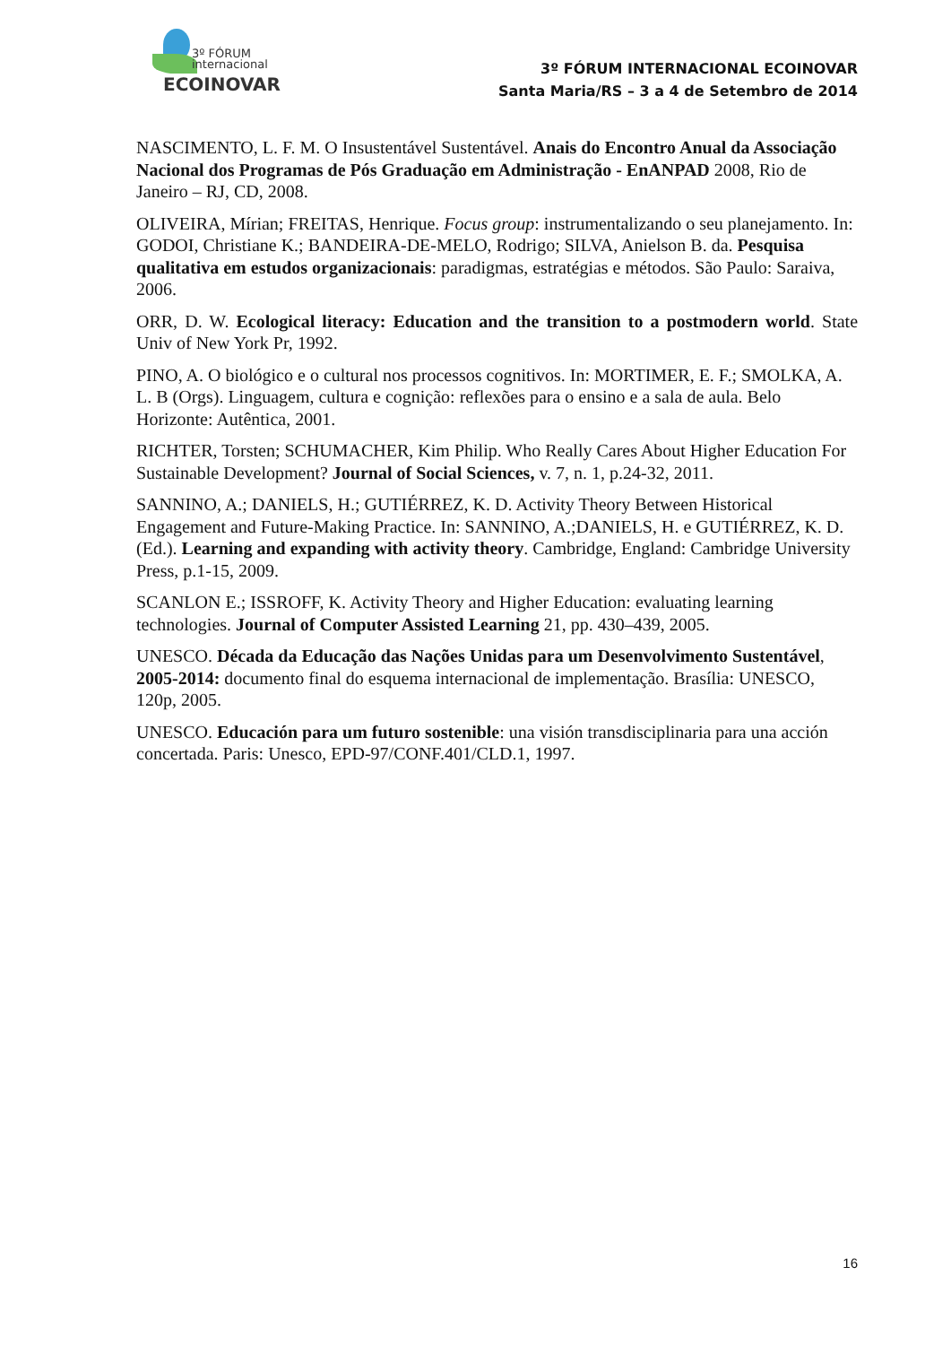3º FÓRUM
internacional
ECOINOVAR
3º FÓRUM INTERNACIONAL ECOINOVAR
Santa Maria/RS – 3 a 4 de Setembro de 2014
NASCIMENTO, L. F. M. O Insustentável Sustentável. Anais do Encontro Anual da Associação Nacional dos Programas de Pós Graduação em Administração - EnANPAD 2008, Rio de Janeiro – RJ, CD, 2008.
OLIVEIRA, Mírian; FREITAS, Henrique. Focus group: instrumentalizando o seu planejamento. In: GODOI, Christiane K.; BANDEIRA-DE-MELO, Rodrigo; SILVA, Anielson B. da. Pesquisa qualitativa em estudos organizacionais: paradigmas, estratégias e métodos. São Paulo: Saraiva, 2006.
ORR, D. W. Ecological literacy: Education and the transition to a postmodern world. State Univ of New York Pr, 1992.
PINO, A. O biológico e o cultural nos processos cognitivos. In: MORTIMER, E. F.; SMOLKA, A. L. B (Orgs). Linguagem, cultura e cognição: reflexões para o ensino e a sala de aula. Belo Horizonte: Autêntica, 2001.
RICHTER, Torsten; SCHUMACHER, Kim Philip. Who Really Cares About Higher Education For Sustainable Development? Journal of Social Sciences, v. 7, n. 1, p.24-32, 2011.
SANNINO, A.; DANIELS, H.; GUTIÉRREZ, K. D. Activity Theory Between Historical Engagement and Future-Making Practice. In: SANNINO, A.;DANIELS, H. e GUTIÉRREZ, K. D. (Ed.). Learning and expanding with activity theory. Cambridge, England: Cambridge University Press, p.1-15, 2009.
SCANLON E.; ISSROFF, K. Activity Theory and Higher Education: evaluating learning technologies. Journal of Computer Assisted Learning 21, pp. 430–439, 2005.
UNESCO. Década da Educação das Nações Unidas para um Desenvolvimento Sustentável, 2005-2014: documento final do esquema internacional de implementação. Brasília: UNESCO, 120p, 2005.
UNESCO. Educación para um futuro sostenible: una visión transdisciplinaria para una acción concertada. Paris: Unesco, EPD-97/CONF.401/CLD.1, 1997.
16